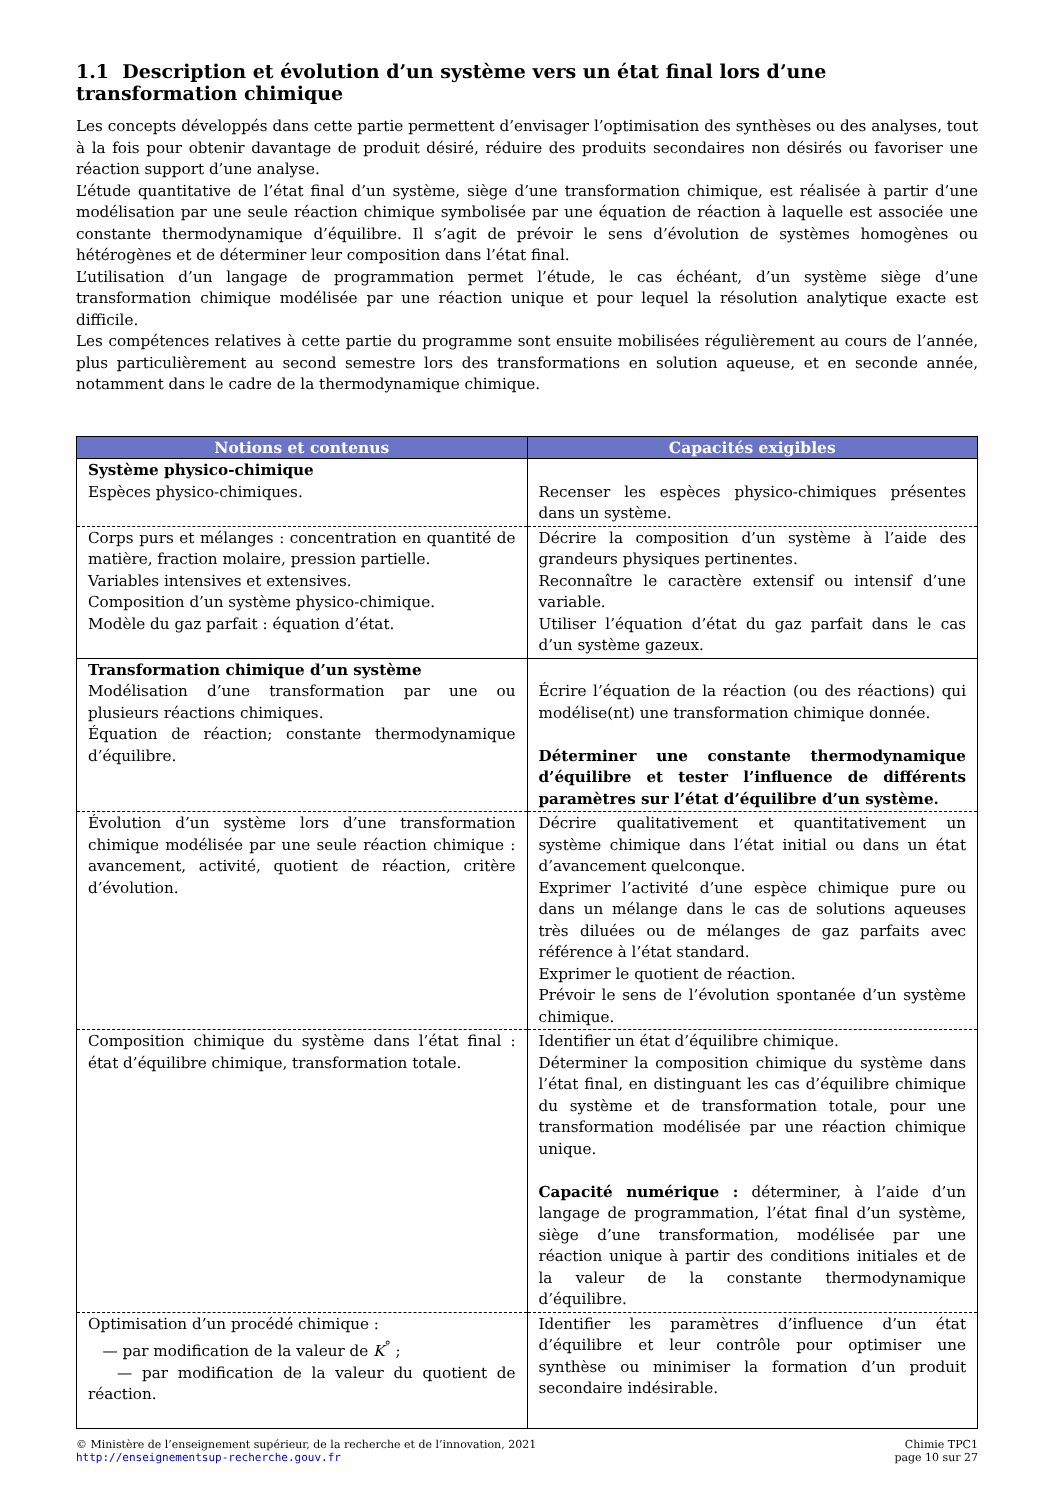1.1 Description et évolution d’un système vers un état final lors d’une transformation chimique
Les concepts développés dans cette partie permettent d’envisager l’optimisation des synthèses ou des analyses, tout à la fois pour obtenir davantage de produit désiré, réduire des produits secondaires non désirés ou favoriser une réaction support d’une analyse.
L’étude quantitative de l’état final d’un système, siège d’une transformation chimique, est réalisée à partir d’une modélisation par une seule réaction chimique symbolisée par une équation de réaction à laquelle est associée une constante thermodynamique d’équilibre. Il s’agit de prévoir le sens d’évolution de systèmes homogènes ou hétérogènes et de déterminer leur composition dans l’état final.
L’utilisation d’un langage de programmation permet l’étude, le cas échéant, d’un système siège d’une transformation chimique modélisée par une réaction unique et pour lequel la résolution analytique exacte est difficile.
Les compétences relatives à cette partie du programme sont ensuite mobilisées régulièrement au cours de l’année, plus particulièrement au second semestre lors des transformations en solution aqueuse, et en seconde année, notamment dans le cadre de la thermodynamique chimique.
| Notions et contenus | Capacités exigibles |
| --- | --- |
| Système physico-chimique Espèces physico-chimiques. | Recenser les espèces physico-chimiques présentes dans un système. |
| Corps purs et mélanges : concentration en quantité de matière, fraction molaire, pression partielle. Variables intensives et extensives. Composition d’un système physico-chimique. Modèle du gaz parfait : équation d’état. | Décrire la composition d’un système à l’aide des grandeurs physiques pertinentes. Reconnaître le caractère extensif ou intensif d’une variable. Utiliser l’équation d’état du gaz parfait dans le cas d’un système gazeux. |
| Transformation chimique d’un système Modélisation d’une transformation par une ou plusieurs réactions chimiques. Équation de réaction; constante thermodynamique d’équilibre. | Écrire l’équation de la réaction (ou des réactions) qui modélise(nt) une transformation chimique donnée. Déterminer une constante thermodynamique d’équilibre et tester l’influence de différents paramètres sur l’état d’équilibre d’un système. |
| Évolution d’un système lors d’une transformation chimique modélisée par une seule réaction chimique : avancement, activité, quotient de réaction, critère d’évolution. | Décrire qualitativement et quantitativement un système chimique dans l’état initial ou dans un état d’avancement quelconque. Exprimer l’activité d’une espèce chimique pure ou dans un mélange dans le cas de solutions aqueuses très diluées ou de mélanges de gaz parfaits avec référence à l’état standard. Exprimer le quotient de réaction. Prévoir le sens de l’évolution spontanée d’un système chimique. |
| Composition chimique du système dans l’état final : état d’équilibre chimique, transformation totale. | Identifier un état d’équilibre chimique. Déterminer la composition chimique du système dans l’état final, en distinguant les cas d’équilibre chimique du système et de transformation totale, pour une transformation modélisée par une réaction chimique unique. Capacité numérique : déterminer, à l’aide d’un langage de programmation, l’état final d’un système, siège d’une transformation, modélisée par une réaction unique à partir des conditions initiales et de la valeur de la constante thermodynamique d’équilibre. |
| Optimisation d’un procédé chimique : — par modification de la valeur de K<sup>°</sup> ; — par modification de la valeur du quotient de réaction. | Identifier les paramètres d’influence d’un état d’équilibre et leur contrôle pour optimiser une synthèse ou minimiser la formation d’un produit secondaire indésirable. |
© Ministère de l’enseignement supérieur, de la recherche et de l’innovation, 2021
http://enseignementsup-recherche.gouv.fr
Chimie TPC1
page 10 sur 27